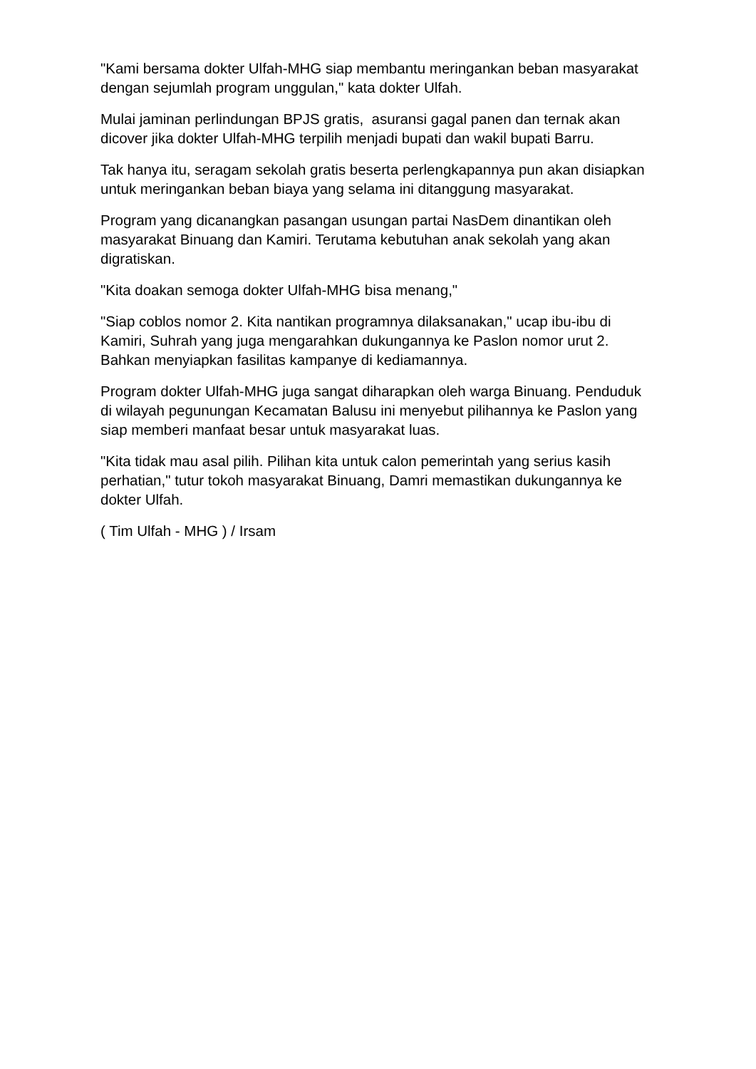"Kami bersama dokter Ulfah-MHG siap membantu meringankan beban masyarakat dengan sejumlah program unggulan," kata dokter Ulfah.
Mulai jaminan perlindungan BPJS gratis, asuransi gagal panen dan ternak akan dicover jika dokter Ulfah-MHG terpilih menjadi bupati dan wakil bupati Barru.
Tak hanya itu, seragam sekolah gratis beserta perlengkapannya pun akan disiapkan untuk meringankan beban biaya yang selama ini ditanggung masyarakat.
Program yang dicanangkan pasangan usungan partai NasDem dinantikan oleh masyarakat Binuang dan Kamiri. Terutama kebutuhan anak sekolah yang akan digratiskan.
"Kita doakan semoga dokter Ulfah-MHG bisa menang,"
"Siap coblos nomor 2. Kita nantikan programnya dilaksanakan," ucap ibu-ibu di Kamiri, Suhrah yang juga mengarahkan dukungannya ke Paslon nomor urut 2. Bahkan menyiapkan fasilitas kampanye di kediamannya.
Program dokter Ulfah-MHG juga sangat diharapkan oleh warga Binuang. Penduduk di wilayah pegunungan Kecamatan Balusu ini menyebut pilihannya ke Paslon yang siap memberi manfaat besar untuk masyarakat luas.
"Kita tidak mau asal pilih. Pilihan kita untuk calon pemerintah yang serius kasih perhatian," tutur tokoh masyarakat Binuang, Damri memastikan dukungannya ke dokter Ulfah.
( Tim Ulfah - MHG ) / Irsam